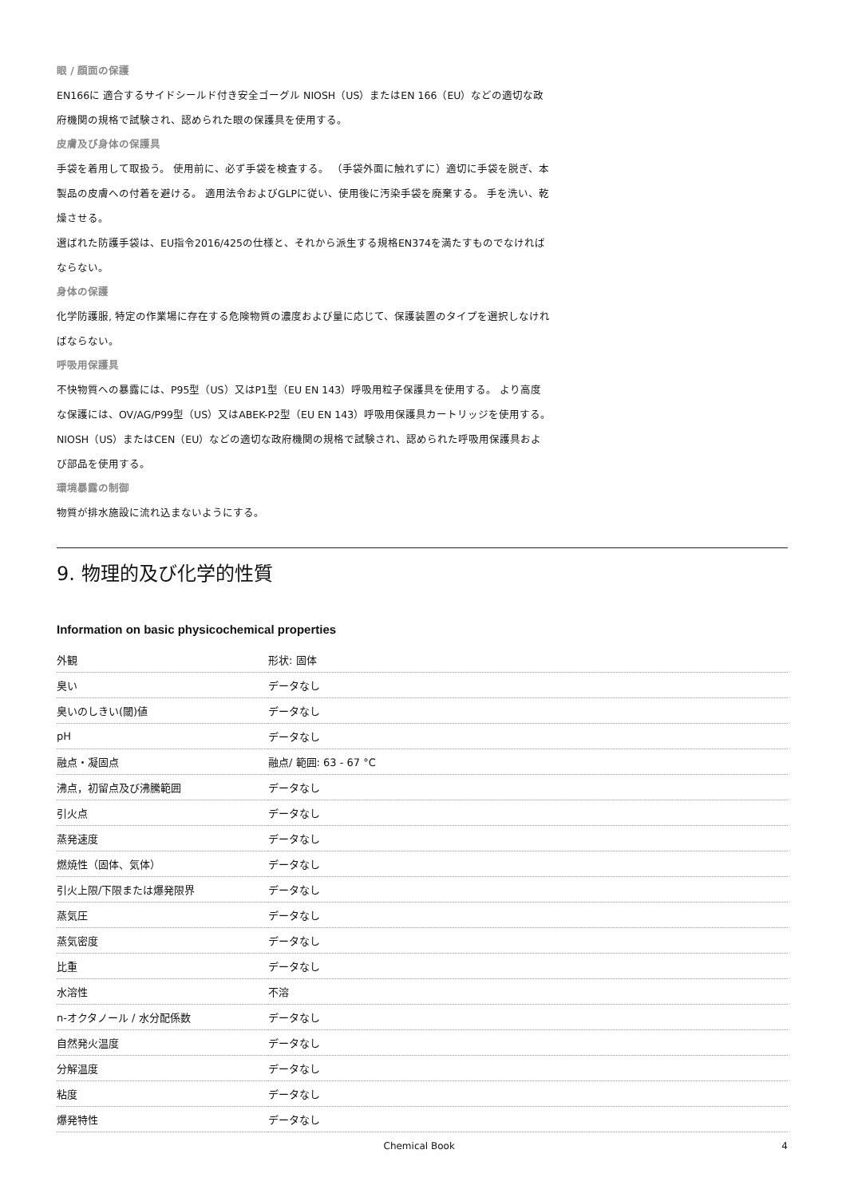眼 / 顔面の保護
EN166に 適合するサイドシールド付き安全ゴーグル NIOSH（US）またはEN 166（EU）などの適切な政府機関の規格で試験され、認められた眼の保護具を使用する。
皮膚及び身体の保護具
手袋を着用して取扱う。 使用前に、必ず手袋を検査する。 （手袋外面に触れずに）適切に手袋を脱ぎ、本製品の皮膚への付着を避ける。 適用法令およびGLPに従い、使用後に汚染手袋を廃棄する。 手を洗い、乾燥させる。
選ばれた防護手袋は、EU指令2016/425の仕様と、それから派生する規格EN374を満たすものでなければならない。
身体の保護
化学防護服, 特定の作業場に存在する危険物質の濃度および量に応じて、保護装置のタイプを選択しなければならない。
呼吸用保護具
不快物質への暴露には、P95型（US）又はP1型（EU EN 143）呼吸用粒子保護具を使用する。 より高度な保護には、OV/AG/P99型（US）又はABEK-P2型（EU EN 143）呼吸用保護具カートリッジを使用する。 NIOSH（US）またはCEN（EU）などの適切な政府機関の規格で試験され、認められた呼吸用保護具および部品を使用する。
環境暴露の制御
物質が排水施設に流れ込まないようにする。
9. 物理的及び化学的性質
Information on basic physicochemical properties
| 外観 | 形状: 固体 |
| 臭い | データなし |
| 臭いのしきい(閾)値 | データなし |
| pH | データなし |
| 融点・凝固点 | 融点/ 範囲: 63 - 67 °C |
| 沸点，初留点及び沸騰範囲 | データなし |
| 引火点 | データなし |
| 蒸発速度 | データなし |
| 燃焼性（固体、気体） | データなし |
| 引火上限/下限または爆発限界 | データなし |
| 蒸気圧 | データなし |
| 蒸気密度 | データなし |
| 比重 | データなし |
| 水溶性 | 不溶 |
| n-オクタノール / 水分配係数 | データなし |
| 自然発火温度 | データなし |
| 分解温度 | データなし |
| 粘度 | データなし |
| 爆発特性 | データなし |
Chemical Book 4